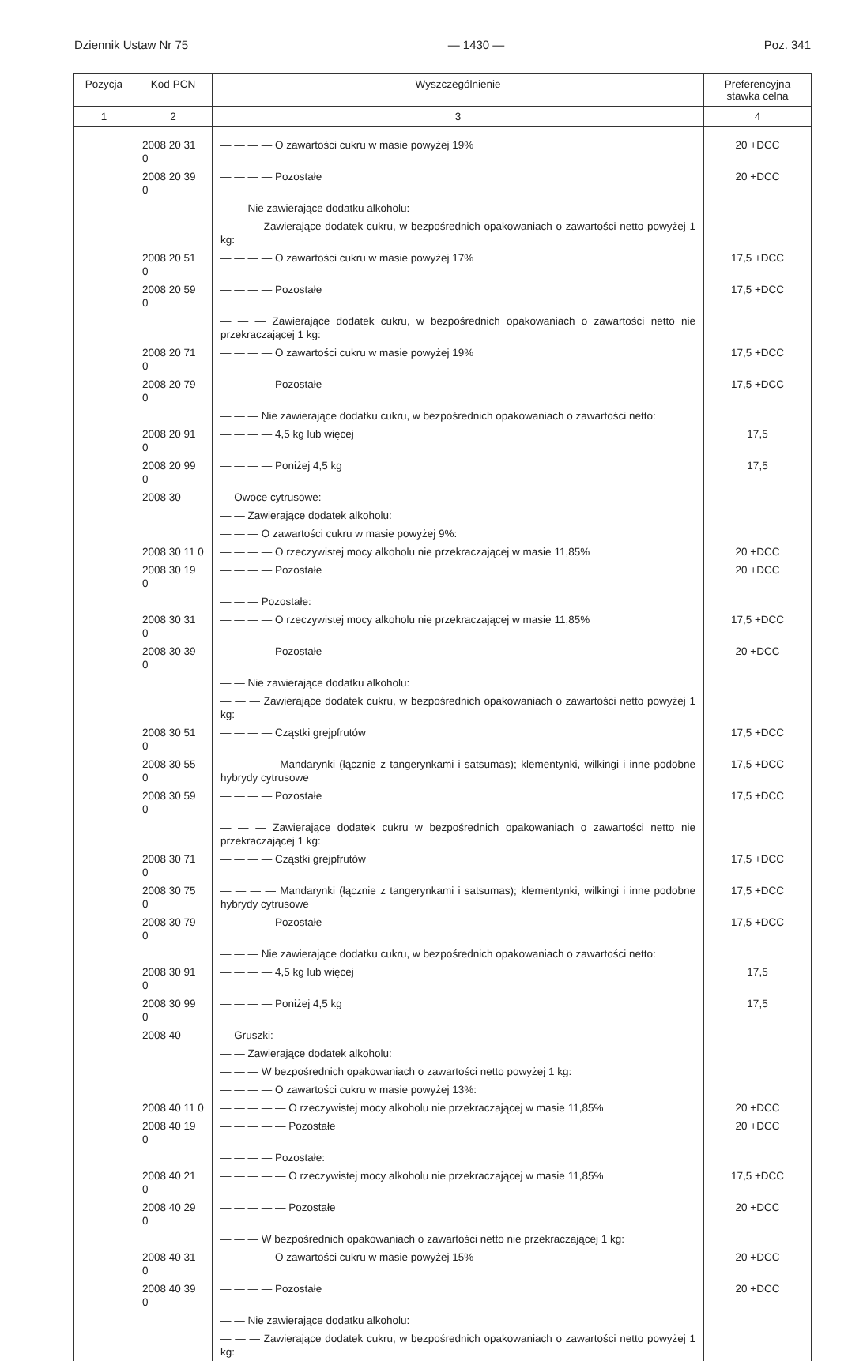Dziennik Ustaw Nr 75 — 1430 — Poz. 341
| Pozycja | Kod PCN | Wyszczególnienie | Preferencyjna stawka celna |
| --- | --- | --- | --- |
| 1 | 2 | 3 | 4 |
| | 2008 20 31 0 | — — — — O zawartości cukru w masie powyżej 19% | 20 +DCC |
| | 2008 20 39 0 | — — — — Pozostałe | 20 +DCC |
| | | — — Nie zawierające dodatku alkoholu: | |
| | | — — — Zawierające dodatek cukru, w bezpośrednich opakowaniach o zawartości netto powyżej 1 kg: | |
| | 2008 20 51 0 | — — — — O zawartości cukru w masie powyżej 17% | 17,5 +DCC |
| | 2008 20 59 0 | — — — — Pozostałe | 17,5 +DCC |
| | | — — — Zawierające dodatek cukru, w bezpośrednich opakowaniach o zawartości netto nie przekraczającej 1 kg: | |
| | 2008 20 71 0 | — — — — O zawartości cukru w masie powyżej 19% | 17,5 +DCC |
| | 2008 20 79 0 | — — — — Pozostałe | 17,5 +DCC |
| | | — — — Nie zawierające dodatku cukru, w bezpośrednich opakowaniach o zawartości netto: | |
| | 2008 20 91 0 | — — — — 4,5 kg lub więcej | 17,5 |
| | 2008 20 99 0 | — — — — Poniżej 4,5 kg | 17,5 |
| | 2008 30 | — Owoce cytrusowe: | |
| | | — — Zawierające dodatek alkoholu: | |
| | | — — — O zawartości cukru w masie powyżej 9%: | |
| | 2008 30 11 0 | — — — — O rzeczywistej mocy alkoholu nie przekraczającej w masie 11,85% | 20 +DCC |
| | 2008 30 19 0 | — — — — Pozostałe | 20 +DCC |
| | | — — — Pozostałe: | |
| | 2008 30 31 0 | — — — — O rzeczywistej mocy alkoholu nie przekraczającej w masie 11,85% | 17,5 +DCC |
| | 2008 30 39 0 | — — — — Pozostałe | 20 +DCC |
| | | — — Nie zawierające dodatku alkoholu: | |
| | | — — — Zawierające dodatek cukru, w bezpośrednich opakowaniach o zawartości netto powyżej 1 kg: | |
| | 2008 30 51 0 | — — — — Cząstki grejpfrutów | 17,5 +DCC |
| | 2008 30 55 0 | — — — — Mandarynki (łącznie z tangerynkami i satsumas); klementynki, wilkingi i inne podobne hybrydy cytrusowe | 17,5 +DCC |
| | 2008 30 59 0 | — — — — Pozostałe | 17,5 +DCC |
| | | — — — Zawierające dodatek cukru w bezpośrednich opakowaniach o zawartości netto nie przekraczającej 1 kg: | |
| | 2008 30 71 0 | — — — — Cząstki grejpfrutów | 17,5 +DCC |
| | 2008 30 75 0 | — — — — Mandarynki (łącznie z tangerynkami i satsumas); klementynki, wilkingi i inne podobne hybrydy cytrusowe | 17,5 +DCC |
| | 2008 30 79 0 | — — — — Pozostałe | 17,5 +DCC |
| | | — — — Nie zawierające dodatku cukru, w bezpośrednich opakowaniach o zawartości netto: | |
| | 2008 30 91 0 | — — — — 4,5 kg lub więcej | 17,5 |
| | 2008 30 99 0 | — — — — Poniżej 4,5 kg | 17,5 |
| | 2008 40 | — Gruszki: | |
| | | — — Zawierające dodatek alkoholu: | |
| | | — — — W bezpośrednich opakowaniach o zawartości netto powyżej 1 kg: | |
| | | — — — — O zawartości cukru w masie powyżej 13%: | |
| | 2008 40 11 0 | — — — — — O rzeczywistej mocy alkoholu nie przekraczającej w masie 11,85% | 20 +DCC |
| | 2008 40 19 0 | — — — — — Pozostałe | 20 +DCC |
| | | — — — — Pozostałe: | |
| | 2008 40 21 0 | — — — — — O rzeczywistej mocy alkoholu nie przekraczającej w masie 11,85% | 17,5 +DCC |
| | 2008 40 29 0 | — — — — — Pozostałe | 20 +DCC |
| | | — — — W bezpośrednich opakowaniach o zawartości netto nie przekraczającej 1 kg: | |
| | 2008 40 31 0 | — — — — O zawartości cukru w masie powyżej 15% | 20 +DCC |
| | 2008 40 39 0 | — — — — Pozostałe | 20 +DCC |
| | | — — Nie zawierające dodatku alkoholu: | |
| | | — — — Zawierające dodatek cukru, w bezpośrednich opakowaniach o zawartości netto powyżej 1 kg: | |